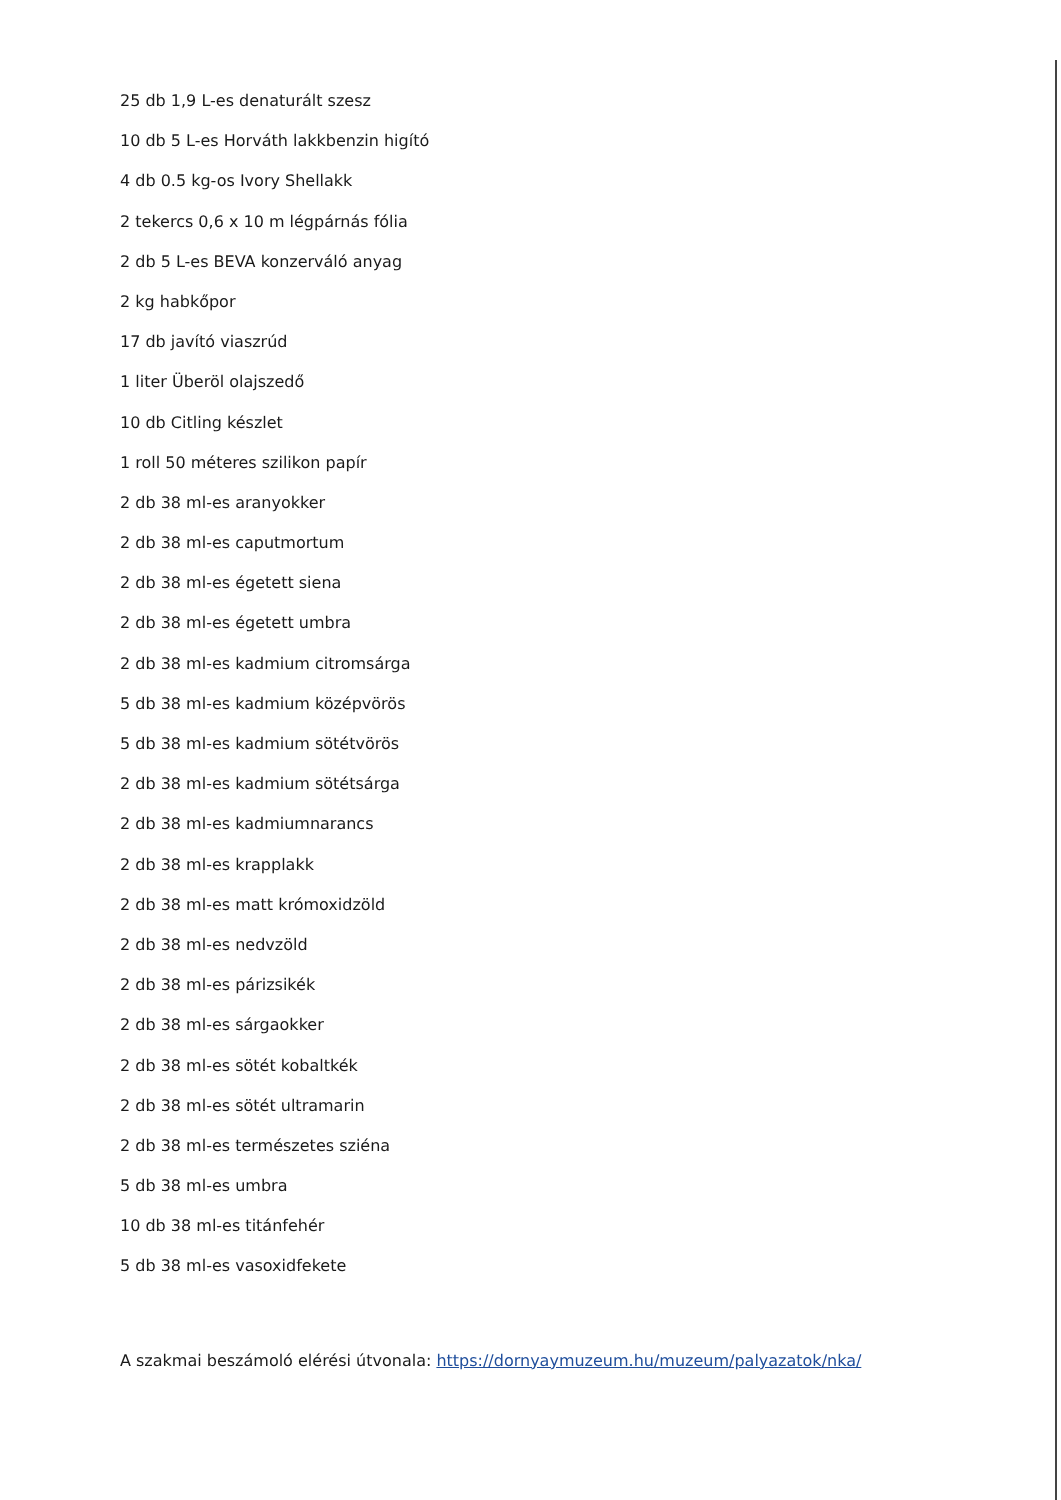25 db 1,9 L-es denaturált szesz
10 db 5 L-es Horváth lakkbenzin higító
4 db 0.5 kg-os Ivory Shellakk
2 tekercs 0,6 x 10 m légpárnás fólia
2 db 5 L-es BEVA konzerváló anyag
2 kg habkőpor
17 db javító viaszrúd
1 liter Überöl olajszedő
10 db Citling készlet
1 roll 50 méteres szilikon papír
2 db 38 ml-es aranyokker
2 db 38 ml-es caputmortum
2 db 38 ml-es égetett siena
2 db 38 ml-es égetett umbra
2 db 38 ml-es kadmium citromsárga
5 db 38 ml-es kadmium középvörös
5 db 38 ml-es kadmium sötétvörös
2 db 38 ml-es kadmium sötétsárga
2 db 38 ml-es kadmiumnarancs
2 db 38 ml-es krapplakk
2 db 38 ml-es matt krómoxidzöld
2 db 38 ml-es nedvzöld
2 db 38 ml-es párizsikék
2 db 38 ml-es sárgaokker
2 db 38 ml-es sötét kobaltkék
2 db 38 ml-es sötét ultramarin
2 db 38 ml-es természetes sziéna
5 db 38 ml-es umbra
10 db 38 ml-es titánfehér
5 db 38 ml-es vasoxidfekete
A szakmai beszámoló elérési útvonala: https://dornyaymuzeum.hu/muzeum/palyazatok/nka/